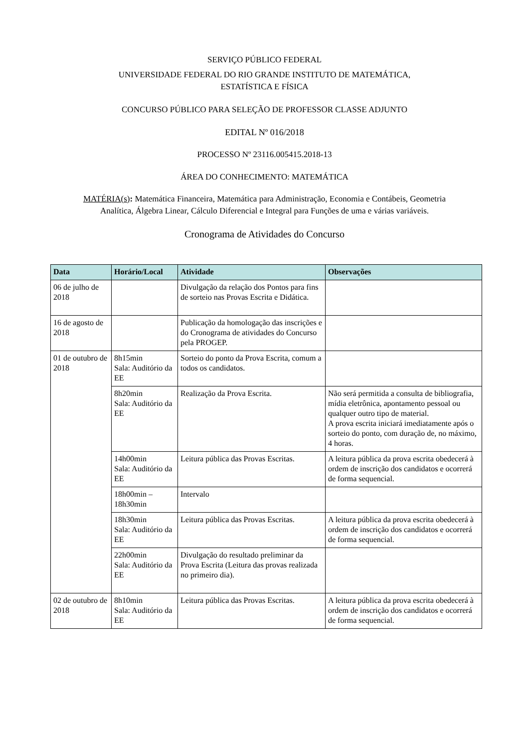SERVIÇO PÚBLICO FEDERAL
UNIVERSIDADE FEDERAL DO RIO GRANDE INSTITUTO DE MATEMÁTICA,
ESTATÍSTICA E FÍSICA
CONCURSO PÚBLICO PARA SELEÇÃO DE PROFESSOR CLASSE ADJUNTO
EDITAL Nº 016/2018
PROCESSO Nº 23116.005415.2018-13
ÁREA DO CONHECIMENTO: MATEMÁTICA
MATÉRIA(s): Matemática Financeira, Matemática para Administração, Economia e Contábeis, Geometria Analítica, Álgebra Linear, Cálculo Diferencial e Integral para Funções de uma e várias variáveis.
Cronograma de Atividades do Concurso
| Data | Horário/Local | Atividade | Observações |
| --- | --- | --- | --- |
| 06 de julho de 2018 | | Divulgação da relação dos Pontos para fins de sorteio nas Provas Escrita e Didática. | |
| 16 de agosto de 2018 | | Publicação da homologação das inscrições e do Cronograma de atividades do Concurso pela PROGEP. | |
| 01 de outubro de 2018 | 8h15min Sala: Auditório da EE | Sorteio do ponto da Prova Escrita, comum a todos os candidatos. | |
| | 8h20min Sala: Auditório da EE | Realização da Prova Escrita. | Não será permitida a consulta de bibliografia, mídia eletrônica, apontamento pessoal ou qualquer outro tipo de material. A prova escrita iniciará imediatamente após o sorteio do ponto, com duração de, no máximo, 4 horas. |
| | 14h00min Sala: Auditório da EE | Leitura pública das Provas Escritas. | A leitura pública da prova escrita obedecerá à ordem de inscrição dos candidatos e ocorrerá de forma sequencial. |
| | 18h00min – 18h30min | Intervalo | |
| | 18h30min Sala: Auditório da EE | Leitura pública das Provas Escritas. | A leitura pública da prova escrita obedecerá à ordem de inscrição dos candidatos e ocorrerá de forma sequencial. |
| | 22h00min Sala: Auditório da EE | Divulgação do resultado preliminar da Prova Escrita (Leitura das provas realizada no primeiro dia). | |
| 02 de outubro de 2018 | 8h10min Sala: Auditório da EE | Leitura pública das Provas Escritas. | A leitura pública da prova escrita obedecerá à ordem de inscrição dos candidatos e ocorrerá de forma sequencial. |